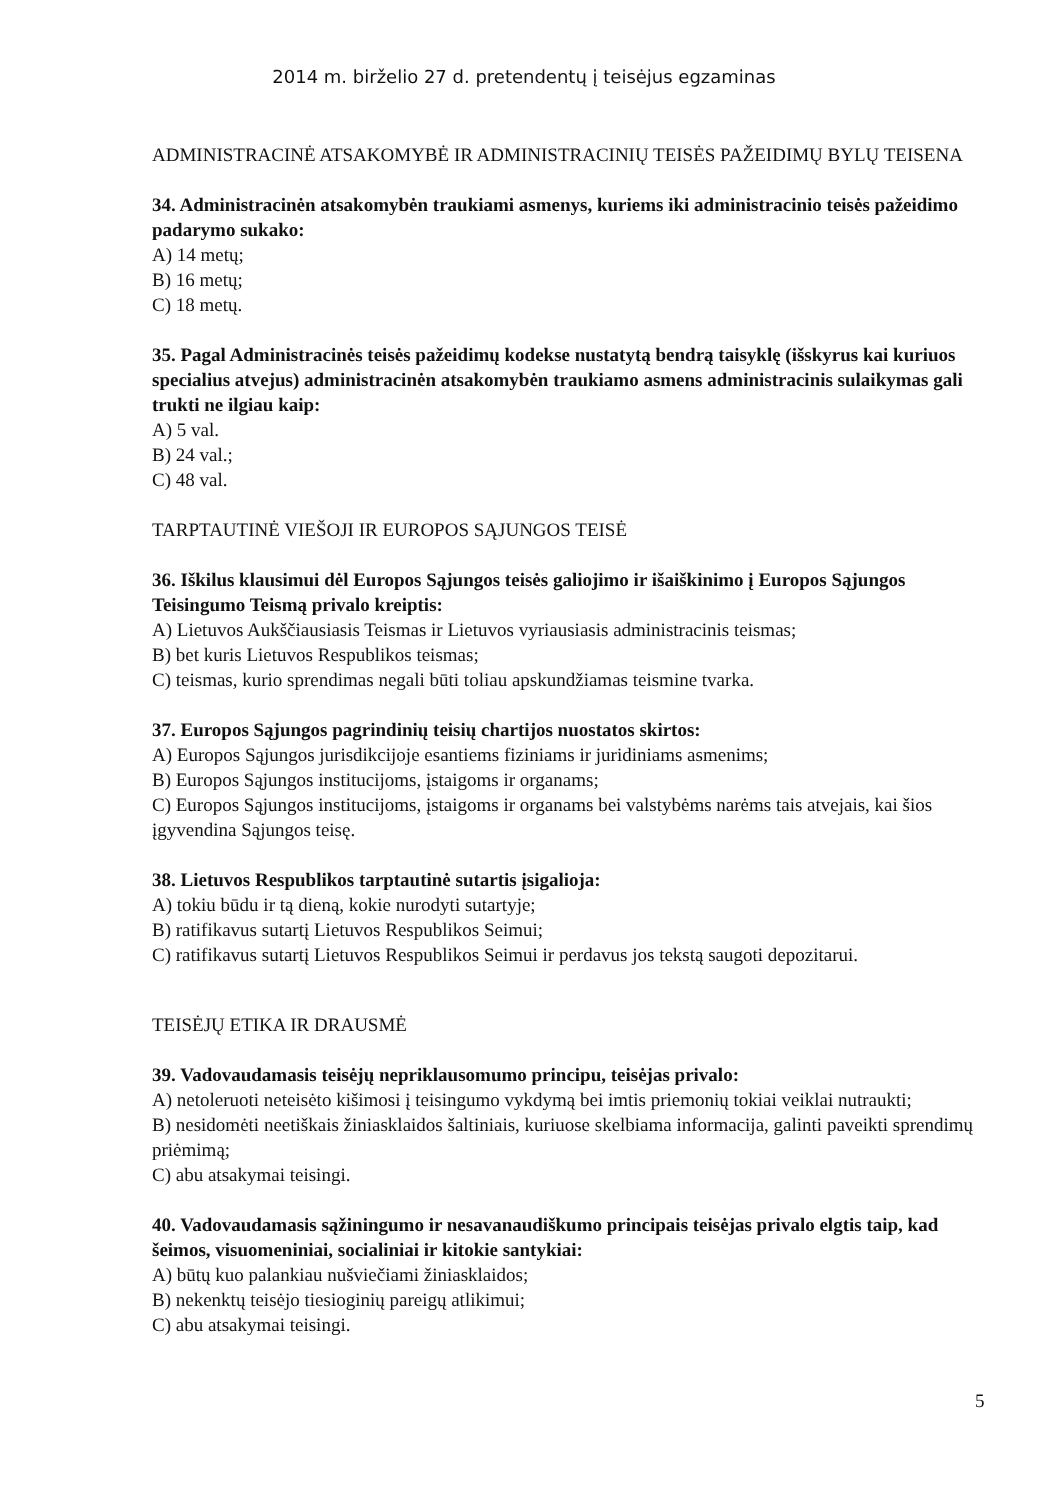2014 m. birželio 27 d. pretendentų į teisėjus egzaminas
ADMINISTRACINĖ ATSAKOMYBĖ IR ADMINISTRACINIŲ TEISĖS PAŽEIDIMŲ BYLŲ TEISENA
34. Administracinėn atsakomybėn traukiami asmenys, kuriems iki administracinio teisės pažeidimo padarymo sukako:
A) 14 metų;
B) 16 metų;
C) 18 metų.
35. Pagal Administracinės teisės pažeidimų kodekse nustatytą bendrą taisyklę (išskyrus kai kuriuos specialius atvejus) administracinėn atsakomybėn traukiamo asmens administracinis sulaikymas gali trukti ne ilgiau kaip:
A) 5 val.
B) 24 val.;
C) 48 val.
TARPTAUTINĖ VIEŠOJI IR EUROPOS SĄJUNGOS TEISĖ
36. Iškilus klausimui dėl Europos Sąjungos teisės galiojimo ir išaiškinimo į Europos Sąjungos Teisingumo Teismą privalo kreiptis:
A) Lietuvos Aukščiausiasis Teismas ir Lietuvos vyriausiasis administracinis teismas;
B) bet kuris Lietuvos Respublikos teismas;
C) teismas, kurio sprendimas negali būti toliau apskundžiamas teismine tvarka.
37. Europos Sąjungos pagrindinių teisių chartijos nuostatos skirtos:
A) Europos Sąjungos jurisdikcijoje esantiems fiziniams ir juridiniams asmenims;
B) Europos Sąjungos institucijoms, įstaigoms ir organams;
C) Europos Sąjungos institucijoms, įstaigoms ir organams bei valstybėms narėms tais atvejais, kai šios įgyvendina Sąjungos teisę.
38. Lietuvos Respublikos tarptautinė sutartis įsigalioja:
A) tokiu būdu ir tą dieną, kokie nurodyti sutartyje;
B) ratifikavus sutartį Lietuvos Respublikos Seimui;
C) ratifikavus sutartį Lietuvos Respublikos Seimui ir perdavus jos tekstą saugoti depozitarui.
TEISĖJŲ ETIKA IR DRAUSMĖ
39. Vadovaudamasis teisėjų nepriklausomumo principu, teisėjas privalo:
A) netoleruoti neteisėto kišimosi į teisingumo vykdymą bei imtis priemonių tokiai veiklai nutraukti;
B) nesidomėti neetiškais žiniasklaidos šaltiniais, kuriuose skelbiama informacija, galinti paveikti sprendimų priėmimą;
C) abu atsakymai teisingi.
40. Vadovaudamasis sąžiningumo ir nesavanaudiškumo principais teisėjas privalo elgtis taip, kad šeimos, visuomeniniai, socialiniai ir kitokie santykiai:
A) būtų kuo palankiau nušviečiami žiniasklaidos;
B) nekenktų teisėjo tiesioginių pareigų atlikimui;
C) abu atsakymai teisingi.
5